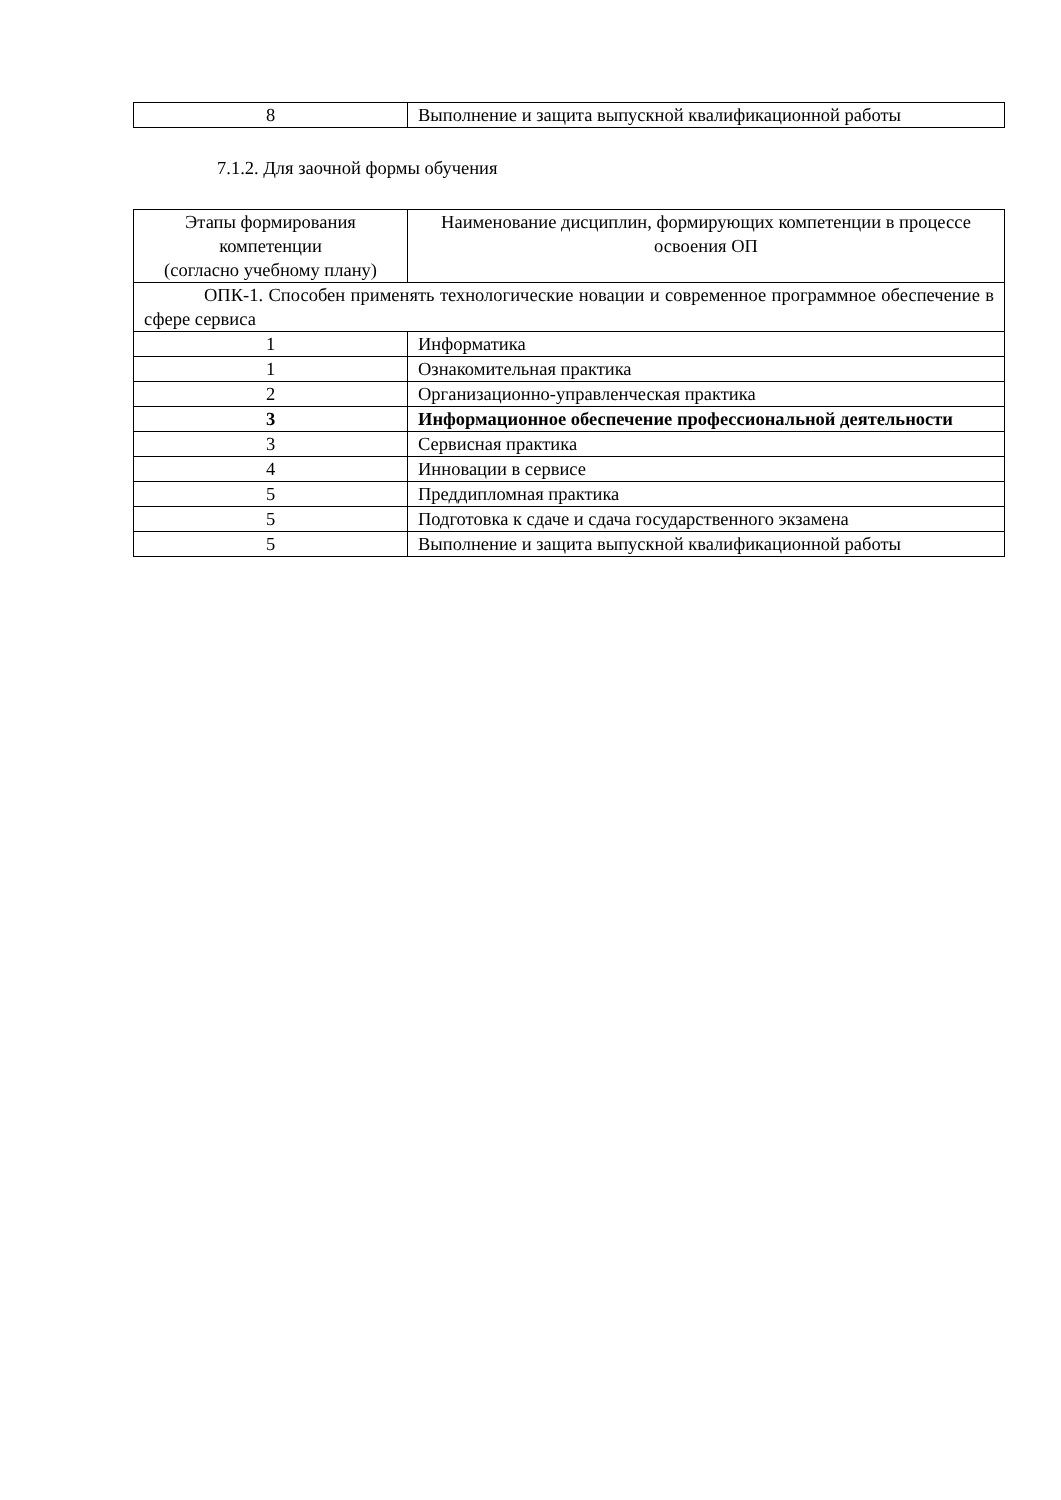| 8 | Выполнение и защита выпускной квалификационной работы |
7.1.2. Для заочной формы обучения
| Этапы формирования компетенции (согласно учебному плану) | Наименование дисциплин, формирующих компетенции в процессе освоения ОП |
| --- | --- |
| ОПК-1. Способен применять технологические новации и современное программное обеспечение в сфере сервиса | |
| 1 | Информатика |
| 1 | Ознакомительная практика |
| 2 | Организационно-управленческая практика |
| 3 | Информационное обеспечение профессиональной деятельности |
| 3 | Сервисная практика |
| 4 | Инновации в сервисе |
| 5 | Преддипломная практика |
| 5 | Подготовка к сдаче и сдача государственного экзамена |
| 5 | Выполнение и защита выпускной квалификационной работы |